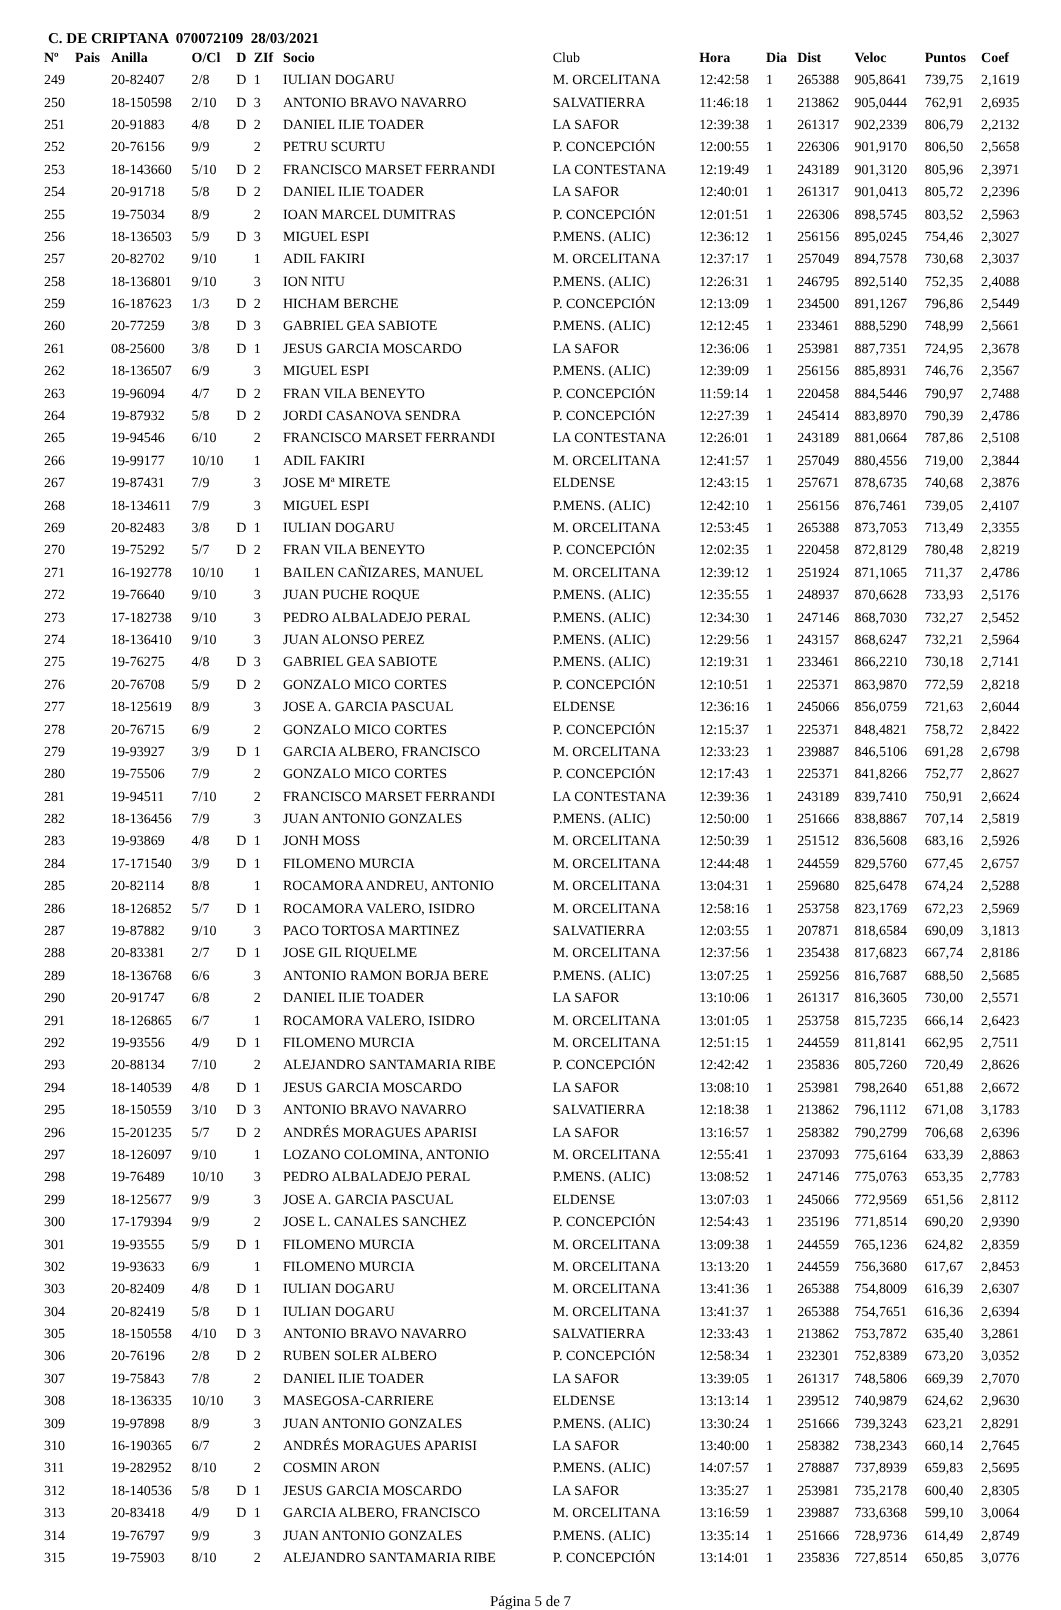C. DE CRIPTANA 070072109 28/03/2021
| Nº | Pais | Anilla | O/Cl | D | ZIf | Socio | Club | Hora | Dia | Dist | Veloc | Puntos | Coef |
| --- | --- | --- | --- | --- | --- | --- | --- | --- | --- | --- | --- | --- | --- |
| 249 | | 20-82407 | 2/8 | D | 1 | IULIAN DOGARU | M. ORCELITANA | 12:42:58 | 1 | 265388 | 905,8641 | 739,75 | 2,1619 |
| 250 | | 18-150598 | 2/10 | D | 3 | ANTONIO BRAVO NAVARRO | SALVATIERRA | 11:46:18 | 1 | 213862 | 905,0444 | 762,91 | 2,6935 |
| 251 | | 20-91883 | 4/8 | D | 2 | DANIEL ILIE TOADER | LA SAFOR | 12:39:38 | 1 | 261317 | 902,2339 | 806,79 | 2,2132 |
| 252 | | 20-76156 | 9/9 | | 2 | PETRU SCURTU | P. CONCEPCIÓN | 12:00:55 | 1 | 226306 | 901,9170 | 806,50 | 2,5658 |
| 253 | | 18-143660 | 5/10 | D | 2 | FRANCISCO MARSET FERRANDI | LA CONTESTANA | 12:19:49 | 1 | 243189 | 901,3120 | 805,96 | 2,3971 |
| 254 | | 20-91718 | 5/8 | D | 2 | DANIEL ILIE TOADER | LA SAFOR | 12:40:01 | 1 | 261317 | 901,0413 | 805,72 | 2,2396 |
| 255 | | 19-75034 | 8/9 | | 2 | IOAN MARCEL DUMITRAS | P. CONCEPCIÓN | 12:01:51 | 1 | 226306 | 898,5745 | 803,52 | 2,5963 |
| 256 | | 18-136503 | 5/9 | D | 3 | MIGUEL ESPI | P.MENS. (ALIC) | 12:36:12 | 1 | 256156 | 895,0245 | 754,46 | 2,3027 |
| 257 | | 20-82702 | 9/10 | | 1 | ADIL FAKIRI | M. ORCELITANA | 12:37:17 | 1 | 257049 | 894,7578 | 730,68 | 2,3037 |
| 258 | | 18-136801 | 9/10 | | 3 | ION NITU | P.MENS. (ALIC) | 12:26:31 | 1 | 246795 | 892,5140 | 752,35 | 2,4088 |
| 259 | | 16-187623 | 1/3 | D | 2 | HICHAM BERCHE | P. CONCEPCIÓN | 12:13:09 | 1 | 234500 | 891,1267 | 796,86 | 2,5449 |
| 260 | | 20-77259 | 3/8 | D | 3 | GABRIEL GEA SABIOTE | P.MENS. (ALIC) | 12:12:45 | 1 | 233461 | 888,5290 | 748,99 | 2,5661 |
| 261 | | 08-25600 | 3/8 | D | 1 | JESUS GARCIA MOSCARDO | LA SAFOR | 12:36:06 | 1 | 253981 | 887,7351 | 724,95 | 2,3678 |
| 262 | | 18-136507 | 6/9 | | 3 | MIGUEL ESPI | P.MENS. (ALIC) | 12:39:09 | 1 | 256156 | 885,8931 | 746,76 | 2,3567 |
| 263 | | 19-96094 | 4/7 | D | 2 | FRAN VILA BENEYTO | P. CONCEPCIÓN | 11:59:14 | 1 | 220458 | 884,5446 | 790,97 | 2,7488 |
| 264 | | 19-87932 | 5/8 | D | 2 | JORDI CASANOVA SENDRA | P. CONCEPCIÓN | 12:27:39 | 1 | 245414 | 883,8970 | 790,39 | 2,4786 |
| 265 | | 19-94546 | 6/10 | | 2 | FRANCISCO MARSET FERRANDI | LA CONTESTANA | 12:26:01 | 1 | 243189 | 881,0664 | 787,86 | 2,5108 |
| 266 | | 19-99177 | 10/10 | | 1 | ADIL FAKIRI | M. ORCELITANA | 12:41:57 | 1 | 257049 | 880,4556 | 719,00 | 2,3844 |
| 267 | | 19-87431 | 7/9 | | 3 | JOSE Mª MIRETE | ELDENSE | 12:43:15 | 1 | 257671 | 878,6735 | 740,68 | 2,3876 |
| 268 | | 18-134611 | 7/9 | | 3 | MIGUEL ESPI | P.MENS. (ALIC) | 12:42:10 | 1 | 256156 | 876,7461 | 739,05 | 2,4107 |
| 269 | | 20-82483 | 3/8 | D | 1 | IULIAN DOGARU | M. ORCELITANA | 12:53:45 | 1 | 265388 | 873,7053 | 713,49 | 2,3355 |
| 270 | | 19-75292 | 5/7 | D | 2 | FRAN VILA BENEYTO | P. CONCEPCIÓN | 12:02:35 | 1 | 220458 | 872,8129 | 780,48 | 2,8219 |
| 271 | | 16-192778 | 10/10 | | 1 | BAILEN CAÑIZARES, MANUEL | M. ORCELITANA | 12:39:12 | 1 | 251924 | 871,1065 | 711,37 | 2,4786 |
| 272 | | 19-76640 | 9/10 | | 3 | JUAN PUCHE ROQUE | P.MENS. (ALIC) | 12:35:55 | 1 | 248937 | 870,6628 | 733,93 | 2,5176 |
| 273 | | 17-182738 | 9/10 | | 3 | PEDRO ALBALADEJO PERAL | P.MENS. (ALIC) | 12:34:30 | 1 | 247146 | 868,7030 | 732,27 | 2,5452 |
| 274 | | 18-136410 | 9/10 | | 3 | JUAN ALONSO PEREZ | P.MENS. (ALIC) | 12:29:56 | 1 | 243157 | 868,6247 | 732,21 | 2,5964 |
| 275 | | 19-76275 | 4/8 | D | 3 | GABRIEL GEA SABIOTE | P.MENS. (ALIC) | 12:19:31 | 1 | 233461 | 866,2210 | 730,18 | 2,7141 |
| 276 | | 20-76708 | 5/9 | D | 2 | GONZALO MICO CORTES | P. CONCEPCIÓN | 12:10:51 | 1 | 225371 | 863,9870 | 772,59 | 2,8218 |
| 277 | | 18-125619 | 8/9 | | 3 | JOSE A. GARCIA PASCUAL | ELDENSE | 12:36:16 | 1 | 245066 | 856,0759 | 721,63 | 2,6044 |
| 278 | | 20-76715 | 6/9 | | 2 | GONZALO MICO CORTES | P. CONCEPCIÓN | 12:15:37 | 1 | 225371 | 848,4821 | 758,72 | 2,8422 |
| 279 | | 19-93927 | 3/9 | D | 1 | GARCIA ALBERO, FRANCISCO | M. ORCELITANA | 12:33:23 | 1 | 239887 | 846,5106 | 691,28 | 2,6798 |
| 280 | | 19-75506 | 7/9 | | 2 | GONZALO MICO CORTES | P. CONCEPCIÓN | 12:17:43 | 1 | 225371 | 841,8266 | 752,77 | 2,8627 |
| 281 | | 19-94511 | 7/10 | | 2 | FRANCISCO MARSET FERRANDI | LA CONTESTANA | 12:39:36 | 1 | 243189 | 839,7410 | 750,91 | 2,6624 |
| 282 | | 18-136456 | 7/9 | | 3 | JUAN ANTONIO GONZALES | P.MENS. (ALIC) | 12:50:00 | 1 | 251666 | 838,8867 | 707,14 | 2,5819 |
| 283 | | 19-93869 | 4/8 | D | 1 | JONH MOSS | M. ORCELITANA | 12:50:39 | 1 | 251512 | 836,5608 | 683,16 | 2,5926 |
| 284 | | 17-171540 | 3/9 | D | 1 | FILOMENO MURCIA | M. ORCELITANA | 12:44:48 | 1 | 244559 | 829,5760 | 677,45 | 2,6757 |
| 285 | | 20-82114 | 8/8 | | 1 | ROCAMORA ANDREU, ANTONIO | M. ORCELITANA | 13:04:31 | 1 | 259680 | 825,6478 | 674,24 | 2,5288 |
| 286 | | 18-126852 | 5/7 | D | 1 | ROCAMORA VALERO, ISIDRO | M. ORCELITANA | 12:58:16 | 1 | 253758 | 823,1769 | 672,23 | 2,5969 |
| 287 | | 19-87882 | 9/10 | | 3 | PACO TORTOSA MARTINEZ | SALVATIERRA | 12:03:55 | 1 | 207871 | 818,6584 | 690,09 | 3,1813 |
| 288 | | 20-83381 | 2/7 | D | 1 | JOSE GIL RIQUELME | M. ORCELITANA | 12:37:56 | 1 | 235438 | 817,6823 | 667,74 | 2,8186 |
| 289 | | 18-136768 | 6/6 | | 3 | ANTONIO RAMON BORJA BERE | P.MENS. (ALIC) | 13:07:25 | 1 | 259256 | 816,7687 | 688,50 | 2,5685 |
| 290 | | 20-91747 | 6/8 | | 2 | DANIEL ILIE TOADER | LA SAFOR | 13:10:06 | 1 | 261317 | 816,3605 | 730,00 | 2,5571 |
| 291 | | 18-126865 | 6/7 | | 1 | ROCAMORA VALERO, ISIDRO | M. ORCELITANA | 13:01:05 | 1 | 253758 | 815,7235 | 666,14 | 2,6423 |
| 292 | | 19-93556 | 4/9 | D | 1 | FILOMENO MURCIA | M. ORCELITANA | 12:51:15 | 1 | 244559 | 811,8141 | 662,95 | 2,7511 |
| 293 | | 20-88134 | 7/10 | | 2 | ALEJANDRO SANTAMARIA RIBE | P. CONCEPCIÓN | 12:42:42 | 1 | 235836 | 805,7260 | 720,49 | 2,8626 |
| 294 | | 18-140539 | 4/8 | D | 1 | JESUS GARCIA MOSCARDO | LA SAFOR | 13:08:10 | 1 | 253981 | 798,2640 | 651,88 | 2,6672 |
| 295 | | 18-150559 | 3/10 | D | 3 | ANTONIO BRAVO NAVARRO | SALVATIERRA | 12:18:38 | 1 | 213862 | 796,1112 | 671,08 | 3,1783 |
| 296 | | 15-201235 | 5/7 | D | 2 | ANDRÉS MORAGUES APARISI | LA SAFOR | 13:16:57 | 1 | 258382 | 790,2799 | 706,68 | 2,6396 |
| 297 | | 18-126097 | 9/10 | | 1 | LOZANO COLOMINA, ANTONIO | M. ORCELITANA | 12:55:41 | 1 | 237093 | 775,6164 | 633,39 | 2,8863 |
| 298 | | 19-76489 | 10/10 | | 3 | PEDRO ALBALADEJO PERAL | P.MENS. (ALIC) | 13:08:52 | 1 | 247146 | 775,0763 | 653,35 | 2,7783 |
| 299 | | 18-125677 | 9/9 | | 3 | JOSE A. GARCIA PASCUAL | ELDENSE | 13:07:03 | 1 | 245066 | 772,9569 | 651,56 | 2,8112 |
| 300 | | 17-179394 | 9/9 | | 2 | JOSE L. CANALES SANCHEZ | P. CONCEPCIÓN | 12:54:43 | 1 | 235196 | 771,8514 | 690,20 | 2,9390 |
| 301 | | 19-93555 | 5/9 | D | 1 | FILOMENO MURCIA | M. ORCELITANA | 13:09:38 | 1 | 244559 | 765,1236 | 624,82 | 2,8359 |
| 302 | | 19-93633 | 6/9 | | 1 | FILOMENO MURCIA | M. ORCELITANA | 13:13:20 | 1 | 244559 | 756,3680 | 617,67 | 2,8453 |
| 303 | | 20-82409 | 4/8 | D | 1 | IULIAN DOGARU | M. ORCELITANA | 13:41:36 | 1 | 265388 | 754,8009 | 616,39 | 2,6307 |
| 304 | | 20-82419 | 5/8 | D | 1 | IULIAN DOGARU | M. ORCELITANA | 13:41:37 | 1 | 265388 | 754,7651 | 616,36 | 2,6394 |
| 305 | | 18-150558 | 4/10 | D | 3 | ANTONIO BRAVO NAVARRO | SALVATIERRA | 12:33:43 | 1 | 213862 | 753,7872 | 635,40 | 3,2861 |
| 306 | | 20-76196 | 2/8 | D | 2 | RUBEN SOLER ALBERO | P. CONCEPCIÓN | 12:58:34 | 1 | 232301 | 752,8389 | 673,20 | 3,0352 |
| 307 | | 19-75843 | 7/8 | | 2 | DANIEL ILIE TOADER | LA SAFOR | 13:39:05 | 1 | 261317 | 748,5806 | 669,39 | 2,7070 |
| 308 | | 18-136335 | 10/10 | | 3 | MASEGOSA-CARRIERE | ELDENSE | 13:13:14 | 1 | 239512 | 740,9879 | 624,62 | 2,9630 |
| 309 | | 19-97898 | 8/9 | | 3 | JUAN ANTONIO GONZALES | P.MENS. (ALIC) | 13:30:24 | 1 | 251666 | 739,3243 | 623,21 | 2,8291 |
| 310 | | 16-190365 | 6/7 | | 2 | ANDRÉS MORAGUES APARISI | LA SAFOR | 13:40:00 | 1 | 258382 | 738,2343 | 660,14 | 2,7645 |
| 311 | | 19-282952 | 8/10 | | 2 | COSMIN ARON | P.MENS. (ALIC) | 14:07:57 | 1 | 278887 | 737,8939 | 659,83 | 2,5695 |
| 312 | | 18-140536 | 5/8 | D | 1 | JESUS GARCIA MOSCARDO | LA SAFOR | 13:35:27 | 1 | 253981 | 735,2178 | 600,40 | 2,8305 |
| 313 | | 20-83418 | 4/9 | D | 1 | GARCIA ALBERO, FRANCISCO | M. ORCELITANA | 13:16:59 | 1 | 239887 | 733,6368 | 599,10 | 3,0064 |
| 314 | | 19-76797 | 9/9 | | 3 | JUAN ANTONIO GONZALES | P.MENS. (ALIC) | 13:35:14 | 1 | 251666 | 728,9736 | 614,49 | 2,8749 |
| 315 | | 19-75903 | 8/10 | | 2 | ALEJANDRO SANTAMARIA RIBE | P. CONCEPCIÓN | 13:14:01 | 1 | 235836 | 727,8514 | 650,85 | 3,0776 |
Página 5 de 7